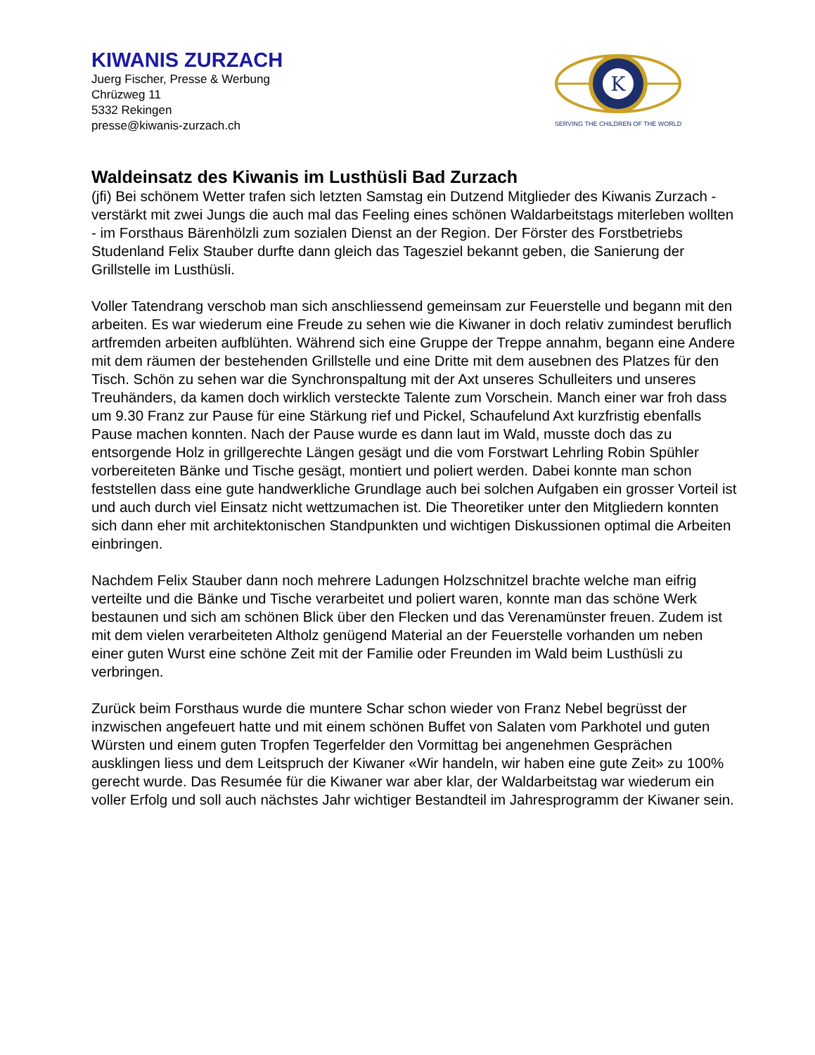KIWANIS ZURZACH
Juerg Fischer, Presse & Werbung
Chrüzweg 11
5332 Rekingen
presse@kiwanis-zurzach.ch
K
SERVING THE CHILDREN OF THE WORLD
Waldeinsatz des Kiwanis im Lusthüsli Bad Zurzach
(jfi) Bei schönem Wetter trafen sich letzten Samstag ein Dutzend Mitglieder des Kiwanis Zurzach - verstärkt mit zwei Jungs die auch mal das Feeling eines schönen Waldarbeitstags miterleben wollten - im Forsthaus Bärenhölzli zum sozialen Dienst an der Region. Der Förster des Forstbetriebs Studenland Felix Stauber durfte dann gleich das Tagesziel bekannt geben, die Sanierung der Grillstelle im Lusthüsli.
Voller Tatendrang verschob man sich anschliessend gemeinsam zur Feuerstelle und begann mit den arbeiten. Es war wiederum eine Freude zu sehen wie die Kiwaner in doch relativ zumindest beruflich artfremden arbeiten aufblühten. Während sich eine Gruppe der Treppe annahm, begann eine Andere mit dem räumen der bestehenden Grillstelle und eine Dritte mit dem ausebnen des Platzes für den Tisch. Schön zu sehen war die Synchronspaltung mit der Axt unseres Schulleiters und unseres Treuhänders, da kamen doch wirklich versteckte Talente zum Vorschein. Manch einer war froh dass um 9.30 Franz zur Pause für eine Stärkung rief und Pickel, Schaufelund Axt kurzfristig ebenfalls Pause machen konnten. Nach der Pause wurde es dann laut im Wald, musste doch das zu entsorgende Holz in grillgerechte Längen gesägt und die vom Forstwart Lehrling Robin Spühler vorbereiteten Bänke und Tische gesägt, montiert und poliert werden. Dabei konnte man schon feststellen dass eine gute handwerkliche Grundlage auch bei solchen Aufgaben ein grosser Vorteil ist und auch durch viel Einsatz nicht wettzumachen ist. Die Theoretiker unter den Mitgliedern konnten sich dann eher mit architektonischen Standpunkten und wichtigen Diskussionen optimal die Arbeiten einbringen.
Nachdem Felix Stauber dann noch mehrere Ladungen Holzschnitzel brachte welche man eifrig verteilte und die Bänke und Tische verarbeitet und poliert waren, konnte man das schöne Werk bestaunen und sich am schönen Blick über den Flecken und das Verenamünster freuen. Zudem ist mit dem vielen verarbeiteten Altholz genügend Material an der Feuerstelle vorhanden um neben einer guten Wurst eine schöne Zeit mit der Familie oder Freunden im Wald beim Lusthüsli zu verbringen.
Zurück beim Forsthaus wurde die muntere Schar schon wieder von Franz Nebel begrüsst der inzwischen angefeuert hatte und mit einem schönen Buffet von Salaten vom Parkhotel und guten Würsten und einem guten Tropfen Tegerfelder den Vormittag bei angenehmen Gesprächen ausklingen liess und dem Leitspruch der Kiwaner «Wir handeln, wir haben eine gute Zeit» zu 100% gerecht wurde. Das Resumée für die Kiwaner war aber klar, der Waldarbeitstag war wiederum ein voller Erfolg und soll auch nächstes Jahr wichtiger Bestandteil im Jahresprogramm der Kiwaner sein.